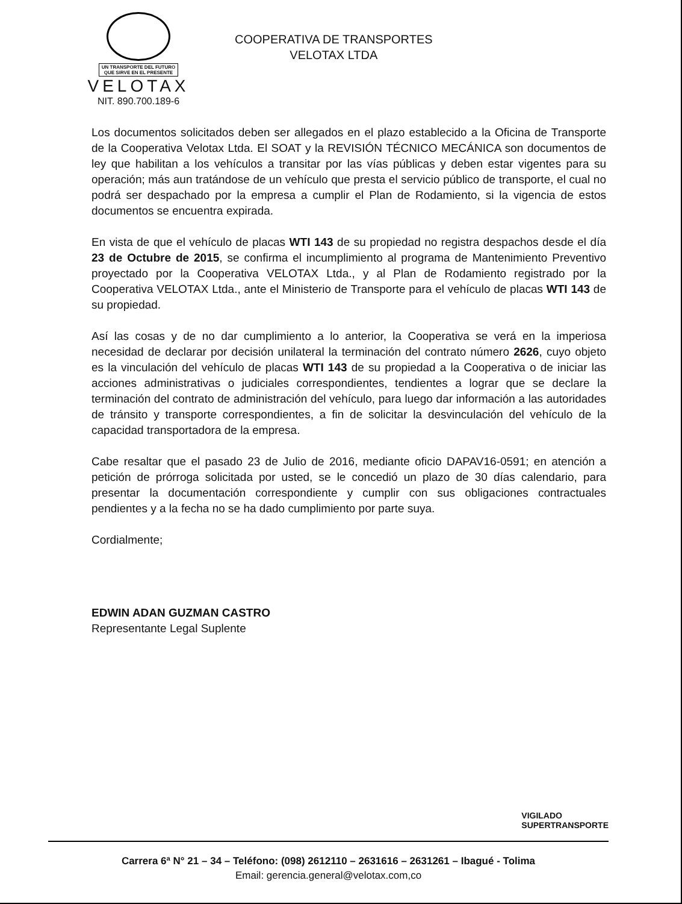UN TRANSPORTE DEL FUTURO
QUE SIRVE EN EL PRESENTE
VELOTAX
NIT. 890.700.189-6
COOPERATIVA DE TRANSPORTES
VELOTAX LTDA
Los documentos solicitados deben ser allegados en el plazo establecido a la Oficina de Transporte de la Cooperativa Velotax Ltda. El SOAT y la REVISIÓN TÉCNICO MECÁNICA son documentos de ley que habilitan a los vehículos a transitar por las vías públicas y deben estar vigentes para su operación; más aun tratándose de un vehículo que presta el servicio público de transporte, el cual no podrá ser despachado por la empresa a cumplir el Plan de Rodamiento, si la vigencia de estos documentos se encuentra expirada.
En vista de que el vehículo de placas WTI 143 de su propiedad no registra despachos desde el día 23 de Octubre de 2015, se confirma el incumplimiento al programa de Mantenimiento Preventivo proyectado por la Cooperativa VELOTAX Ltda., y al Plan de Rodamiento registrado por la Cooperativa VELOTAX Ltda., ante el Ministerio de Transporte para el vehículo de placas WTI 143 de su propiedad.
Así las cosas y de no dar cumplimiento a lo anterior, la Cooperativa se verá en la imperiosa necesidad de declarar por decisión unilateral la terminación del contrato número 2626, cuyo objeto es la vinculación del vehículo de placas WTI 143 de su propiedad a la Cooperativa o de iniciar las acciones administrativas o judiciales correspondientes, tendientes a lograr que se declare la terminación del contrato de administración del vehículo, para luego dar información a las autoridades de tránsito y transporte correspondientes, a fin de solicitar la desvinculación del vehículo de la capacidad transportadora de la empresa.
Cabe resaltar que el pasado 23 de Julio de 2016, mediante oficio DAPAV16-0591; en atención a petición de prórroga solicitada por usted, se le concedió un plazo de 30 días calendario, para presentar la documentación correspondiente y cumplir con sus obligaciones contractuales pendientes y a la fecha no se ha dado cumplimiento por parte suya.
Cordialmente;
EDWIN ADAN GUZMAN CASTRO
Representante Legal Suplente
VIGILADO
SUPERTRANSPORTE
Carrera 6ª N° 21 – 34 – Teléfono: (098) 2612110 – 2631616 – 2631261 – Ibagué - Tolima
Email: gerencia.general@velotax.com,co